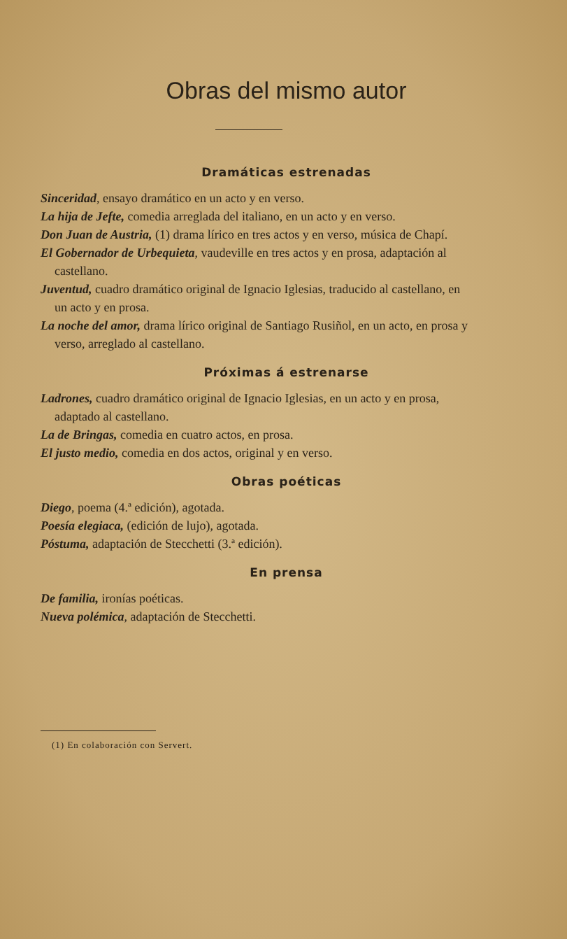Obras del mismo autor
Dramáticas estrenadas
Sinceridad, ensayo dramático en un acto y en verso.
La hija de Jefte, comedia arreglada del italiano, en un acto y en verso.
Don Juan de Austria, (1) drama lírico en tres actos y en verso, música de Chapí.
El Gobernador de Urbequieta, vaudeville en tres actos y en prosa, adaptación al castellano.
Juventud, cuadro dramático original de Ignacio Iglesias, traducido al castellano, en un acto y en prosa.
La noche del amor, drama lírico original de Santiago Rusiñol, en un acto, en prosa y verso, arreglado al castellano.
Próximas á estrenarse
Ladrones, cuadro dramático original de Ignacio Iglesias, en un acto y en prosa, adaptado al castellano.
La de Bringas, comedia en cuatro actos, en prosa.
El justo medio, comedia en dos actos, original y en verso.
Obras poéticas
Diego, poema (4.ª edición), agotada.
Poesía elegiaca, (edición de lujo), agotada.
Póstuma, adaptación de Stecchetti (3.ª edición).
En prensa
De familia, ironías poéticas.
Nueva polémica, adaptación de Stecchetti.
(1) En colaboración con Servert.